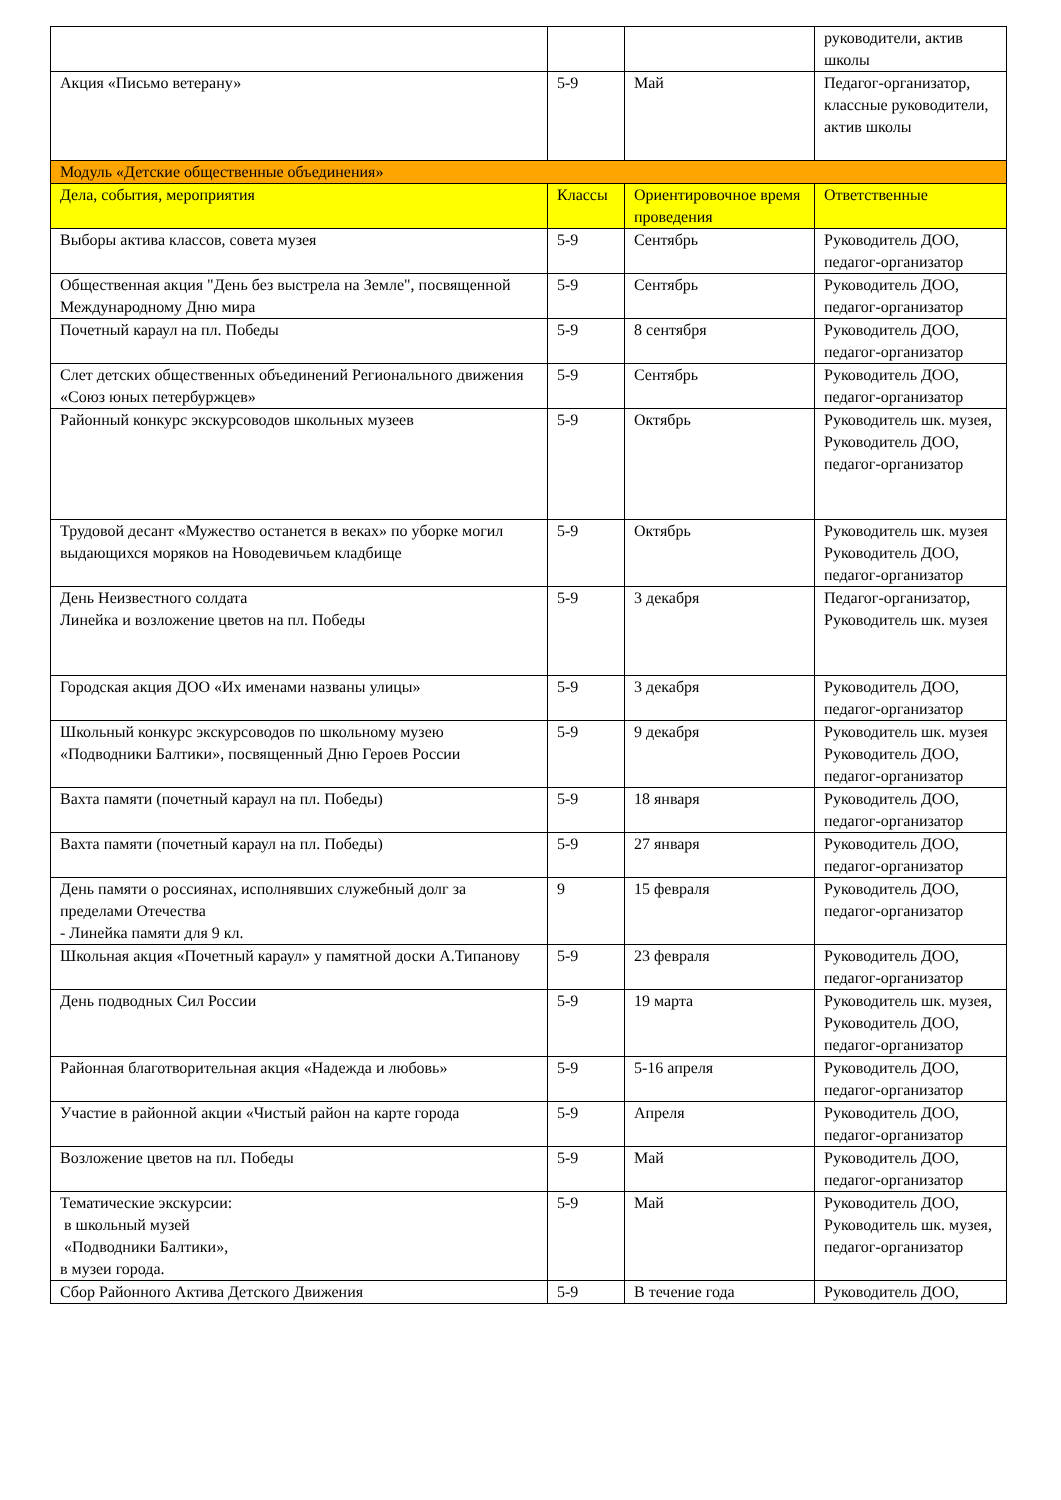| | | | руководители, актив школы |
| Акция «Письмо ветерану» | 5-9 | Май | Педагог-организатор, классные руководители, актив школы |
| Модуль «Детские общественные объединения» | | | |
| Дела, события, мероприятия | Классы | Ориентировочное время проведения | Ответственные |
| Выборы актива классов, совета музея | 5-9 | Сентябрь | Руководитель ДОО, педагог-организатор |
| Общественная акция "День без выстрела на Земле", посвященной Международному Дню мира | 5-9 | Сентябрь | Руководитель ДОО, педагог-организатор |
| Почетный караул на пл. Победы | 5-9 | 8 сентября | Руководитель ДОО, педагог-организатор |
| Слет детских общественных объединений Регионального движения «Союз юных петербуржцев» | 5-9 | Сентябрь | Руководитель ДОО, педагог-организатор |
| Районный конкурс экскурсоводов школьных музеев | 5-9 | Октябрь | Руководитель шк. музея, Руководитель ДОО, педагог-организатор |
| Трудовой десант «Мужество останется в веках» по уборке могил выдающихся моряков на Новодевичьем кладбище | 5-9 | Октябрь | Руководитель шк. музея Руководитель ДОО, педагог-организатор |
| День Неизвестного солдата Линейка и возложение цветов на пл. Победы | 5-9 | 3 декабря | Педагог-организатор, Руководитель шк. музея |
| Городская акция ДОО «Их именами названы улицы» | 5-9 | 3 декабря | Руководитель ДОО, педагог-организатор |
| Школьный конкурс экскурсоводов по школьному музею «Подводники Балтики», посвященный Дню Героев России | 5-9 | 9 декабря | Руководитель шк. музея Руководитель ДОО, педагог-организатор |
| Вахта памяти (почетный караул на пл. Победы) | 5-9 | 18 января | Руководитель ДОО, педагог-организатор |
| Вахта памяти (почетный караул на пл. Победы) | 5-9 | 27 января | Руководитель ДОО, педагог-организатор |
| День памяти о россиянах, исполнявших служебный долг за пределами Отечества - Линейка памяти для 9 кл. | 9 | 15 февраля | Руководитель ДОО, педагог-организатор |
| Школьная акция «Почетный караул» у памятной доски А.Типанову | 5-9 | 23 февраля | Руководитель ДОО, педагог-организатор |
| День подводных Сил России | 5-9 | 19 марта | Руководитель шк. музея, Руководитель ДОО, педагог-организатор |
| Районная благотворительная акция «Надежда и любовь» | 5-9 | 5-16 апреля | Руководитель ДОО, педагог-организатор |
| Участие в районной акции «Чистый район на карте города | 5-9 | Апреля | Руководитель ДОО, педагог-организатор |
| Возложение цветов на пл. Победы | 5-9 | Май | Руководитель ДОО, педагог-организатор |
| Тематические экскурсии: в школьный музей «Подводники Балтики», в музеи города. | 5-9 | Май | Руководитель ДОО, Руководитель шк. музея, педагог-организатор |
| Сбор Районного Актива Детского Движения | 5-9 | В течение года | Руководитель ДОО, |